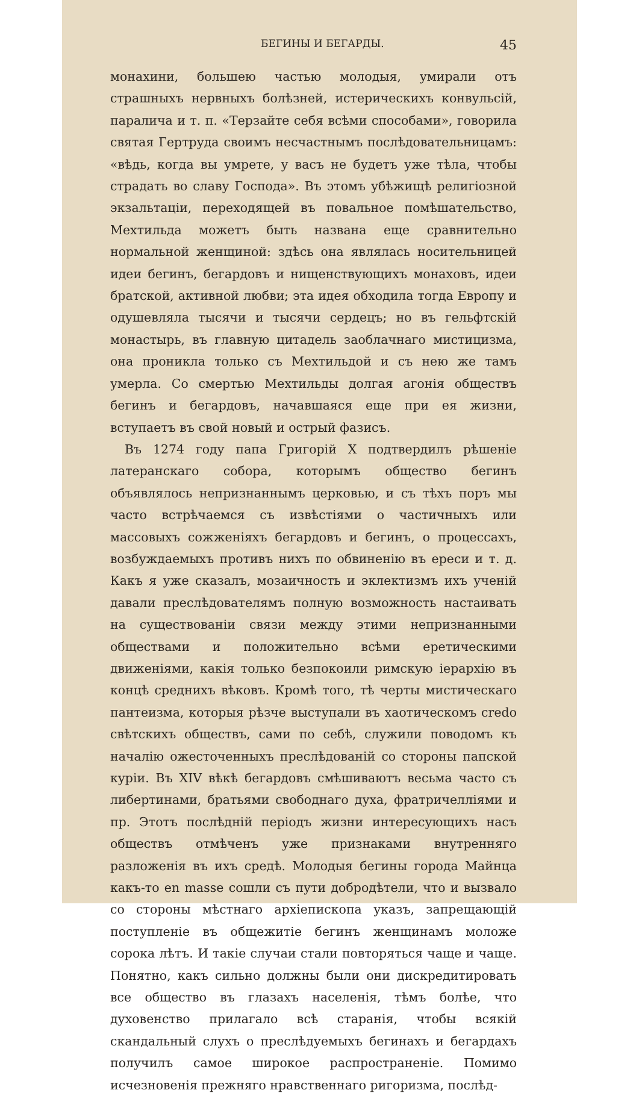БЕГИНЫ И БЕГАРДЫ. 45
монахини, большею частью молодыя, умирали отъ страшныхъ нервныхъ болѣзней, истерическихъ конвульсій, паралича и т. п. «Терзайте себя всѣми способами», говорила святая Гертруда своимъ несчастнымъ послѣдовательницамъ: «вѣдь, когда вы умрете, у васъ не будетъ уже тѣла, чтобы страдать во славу Господа». Въ этомъ убѣжищѣ религіозной экзальтаціи, переходящей въ повальное помѣшательство, Мехтильда можетъ быть названа еще сравнительно нормальной женщиной: здѣсь она являлась носительницей идеи бегинъ, бегардовъ и нищенствующихъ монаховъ, идеи братской, активной любви; эта идея обходила тогда Европу и одушевляла тысячи и тысячи сердецъ; но въ гельфтскій монастырь, въ главную цитадель заоблачнаго мистицизма, она проникла только съ Мехтильдой и съ нею же тамъ умерла. Со смертью Мехтильды долгая агонія обществъ бегинъ и бегардовъ, начавшаяся еще при ея жизни, вступаетъ въ свой новый и острый фазисъ.
Въ 1274 году папа Григорій X подтвердилъ рѣшеніе латеранскаго собора, которымъ общество бегинъ объявлялось непризнаннымъ церковью, и съ тѣхъ поръ мы часто встрѣчаемся съ извѣстіями о частичныхъ или массовыхъ сожженіяхъ бегардовъ и бегинъ, о процессахъ, возбуждаемыхъ противъ нихъ по обвиненію въ ереси и т. д. Какъ я уже сказалъ, мозаичность и эклектизмъ ихъ ученій давали преслѣдователямъ полную возможность настаивать на существованіи связи между этими непризнанными обществами и положительно всѣми еретическими движеніями, какія только безпокоили римскую іерархію въ концѣ среднихъ вѣковъ. Кромѣ того, тѣ черты мистическаго пантеизма, которыя рѣзче выступали въ хаотическомъ credo свѣтскихъ обществъ, сами по себѣ, служили поводомъ къ началію ожесточенныхъ преслѣдованій со стороны папской куріи. Въ XIV вѣкѣ бегардовъ смѣшиваютъ весьма часто съ либертинами, братьями свободнаго духа, фратричелліями и пр. Этотъ послѣдній періодъ жизни интересующихъ насъ обществъ отмѣченъ уже признаками внутренняго разложенія въ ихъ средѣ. Молодыя бегины города Майнца какъ-то en masse сошли съ пути добродѣтели, что и вызвало со стороны мѣстнаго архіепископа указъ, запрещающій поступленіе въ общежитіе бегинъ женщинамъ моложе сорока лѣтъ. И такіе случаи стали повторяться чаще и чаще. Понятно, какъ сильно должны были они дискредитировать все общество въ глазахъ населенія, тѣмъ болѣе, что духовенство прилагало всѣ старанія, чтобы всякій скандальный слухъ о преслѣдуемыхъ бегинахъ и бегардахъ получилъ самое широкое распространеніе. Помимо исчезновенія прежняго нравственнаго ригоризма, послѣд-